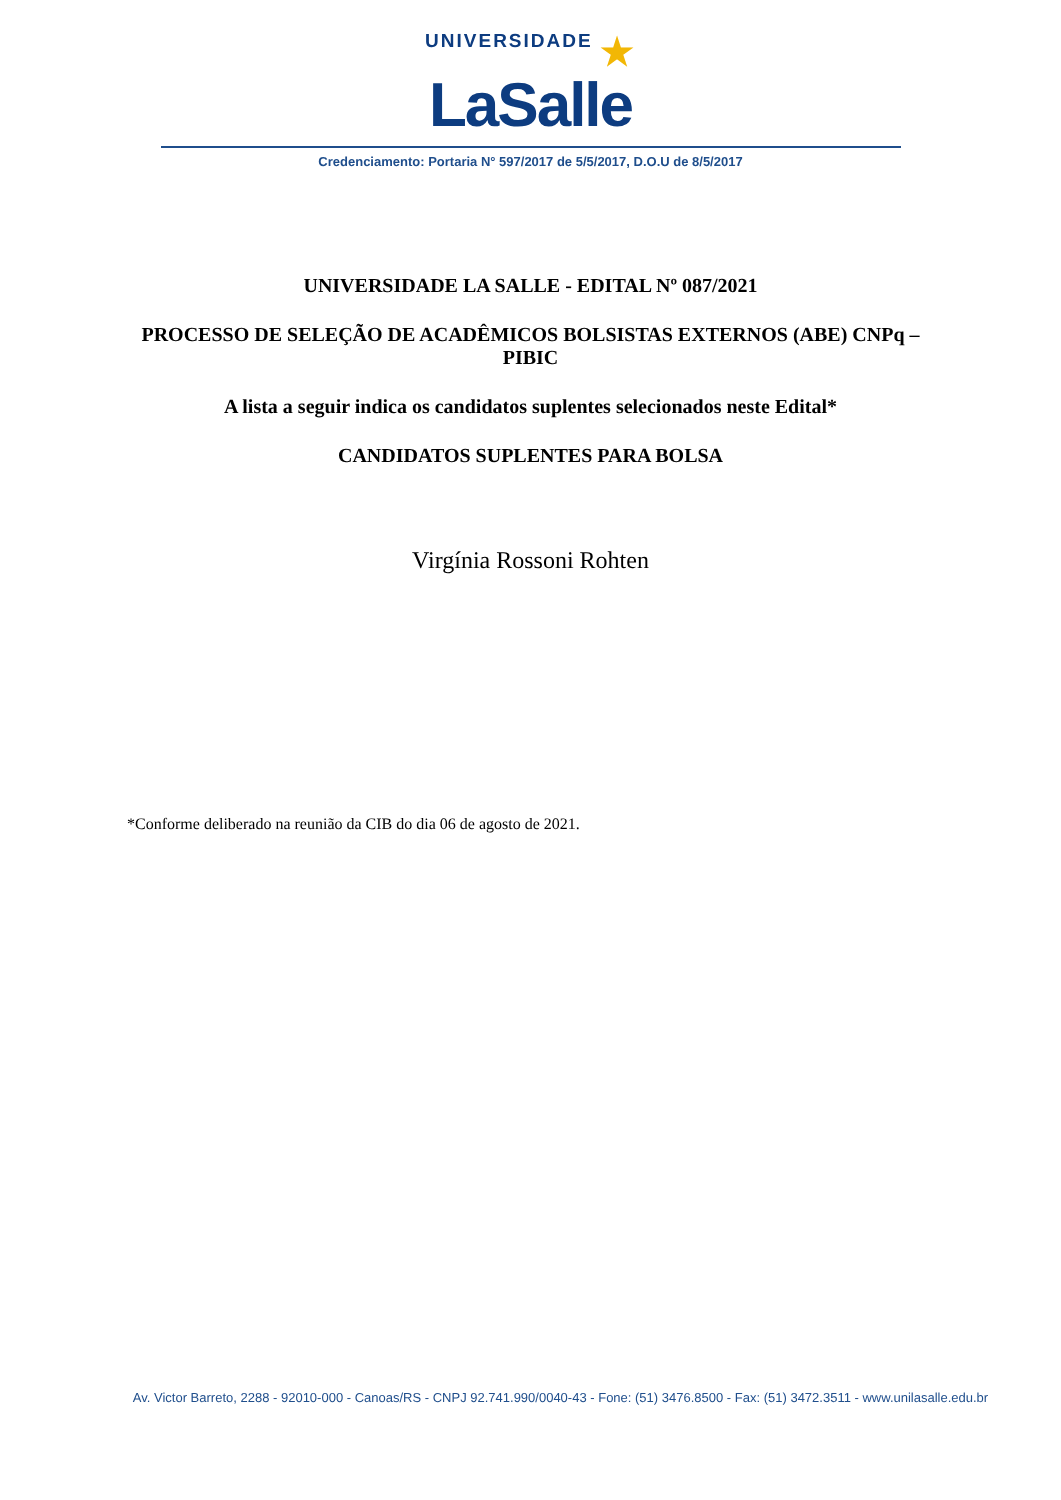UNIVERSIDADE ★
LaSalle
Credenciamento: Portaria N° 597/2017 de 5/5/2017, D.O.U de 8/5/2017
UNIVERSIDADE LA SALLE - EDITAL Nº 087/2021
PROCESSO DE SELEÇÃO DE ACADÊMICOS BOLSISTAS EXTERNOS (ABE) CNPq – PIBIC
A lista a seguir indica os candidatos suplentes selecionados neste Edital*
CANDIDATOS SUPLENTES PARA BOLSA
Virgínia Rossoni Rohten
*Conforme deliberado na reunião da CIB do dia 06 de agosto de 2021.
Av. Victor Barreto, 2288 - 92010-000 - Canoas/RS - CNPJ 92.741.990/0040-43 - Fone: (51) 3476.8500 - Fax: (51) 3472.3511 - www.unilasalle.edu.br